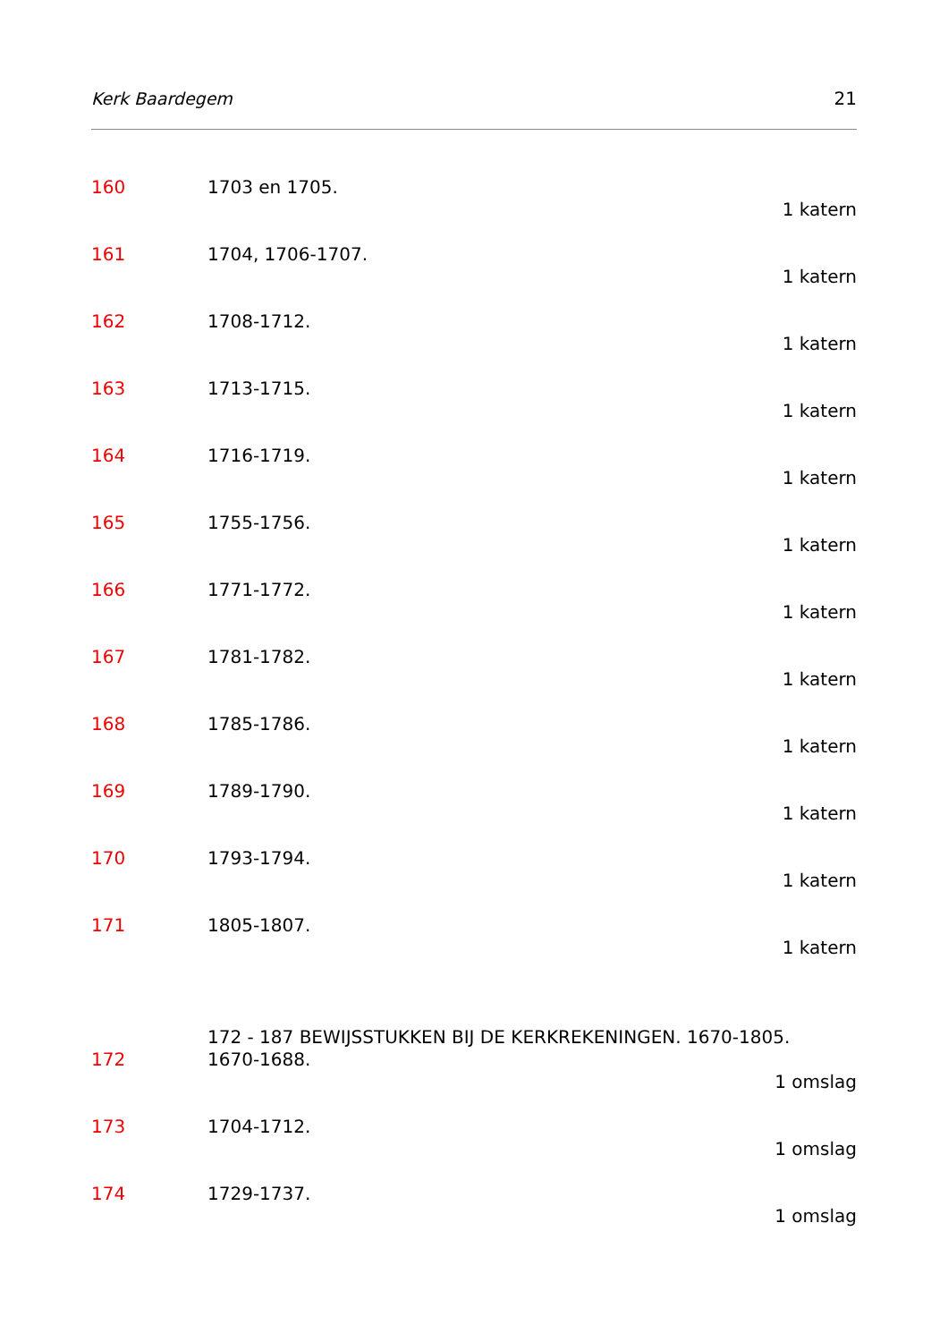Kerk Baardegem 21
160 1703 en 1705.
1 katern
161 1704, 1706-1707.
1 katern
162 1708-1712.
1 katern
163 1713-1715.
1 katern
164 1716-1719.
1 katern
165 1755-1756.
1 katern
166 1771-1772.
1 katern
167 1781-1782.
1 katern
168 1785-1786.
1 katern
169 1789-1790.
1 katern
170 1793-1794.
1 katern
171 1805-1807.
1 katern
172 - 187 BEWIJSSTUKKEN BIJ DE KERKREKENINGEN. 1670-1805.
172 1670-1688.
1 omslag
173 1704-1712.
1 omslag
174 1729-1737.
1 omslag